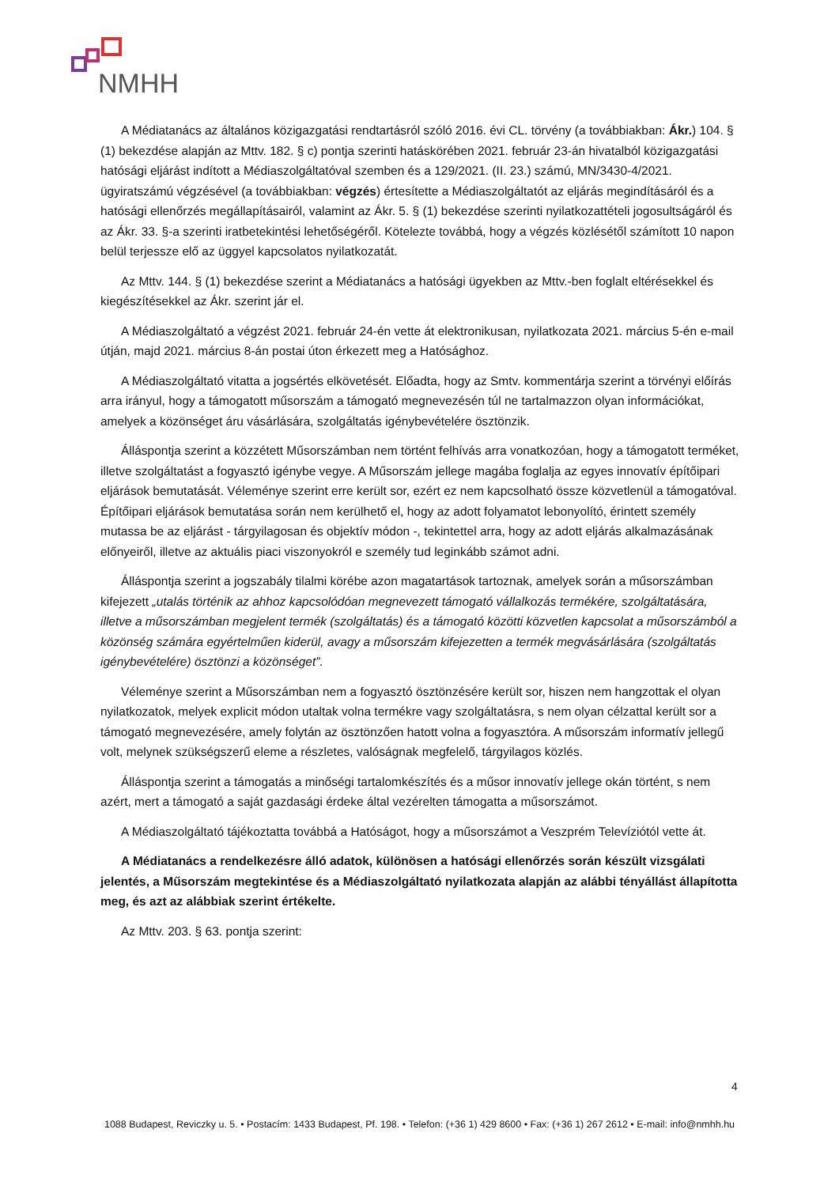NMHH
A Médiatanács az általános közigazgatási rendtartásról szóló 2016. évi CL. törvény (a továbbiakban: Ákr.) 104. § (1) bekezdése alapján az Mttv. 182. § c) pontja szerinti hatáskörében 2021. február 23-án hivatalból közigazgatási hatósági eljárást indított a Médiaszolgáltatóval szemben és a 129/2021. (II. 23.) számú, MN/3430-4/2021. ügyiratszámú végzésével (a továbbiakban: végzés) értesítette a Médiaszolgáltatót az eljárás megindításáról és a hatósági ellenőrzés megállapításairól, valamint az Ákr. 5. § (1) bekezdése szerinti nyilatkozattételi jogosultságáról és az Ákr. 33. §-a szerinti iratbetekintési lehetőségéről. Kötelezte továbbá, hogy a végzés közlésétől számított 10 napon belül terjessze elő az üggyel kapcsolatos nyilatkozatát.
Az Mttv. 144. § (1) bekezdése szerint a Médiatanács a hatósági ügyekben az Mttv.-ben foglalt eltérésekkel és kiegészítésekkel az Ákr. szerint jár el.
A Médiaszolgáltató a végzést 2021. február 24-én vette át elektronikusan, nyilatkozata 2021. március 5-én e-mail útján, majd 2021. március 8-án postai úton érkezett meg a Hatósághoz.
A Médiaszolgáltató vitatta a jogsértés elkövetését. Előadta, hogy az Smtv. kommentárja szerint a törvényi előírás arra irányul, hogy a támogatott műsorszám a támogató megnevezésén túl ne tartalmazzon olyan információkat, amelyek a közönséget áru vásárlására, szolgáltatás igénybevételére ösztönzik.
Álláspontja szerint a közzétett Műsorszámban nem történt felhívás arra vonatkozóan, hogy a támogatott terméket, illetve szolgáltatást a fogyasztó igénybe vegye. A Műsorszám jellege magába foglalja az egyes innovatív építőipari eljárások bemutatását. Véleménye szerint erre került sor, ezért ez nem kapcsolható össze közvetlenül a támogatóval. Építőipari eljárások bemutatása során nem kerülhető el, hogy az adott folyamatot lebonyolító, érintett személy mutassa be az eljárást - tárgyilagosan és objektív módon -, tekintettel arra, hogy az adott eljárás alkalmazásának előnyeiről, illetve az aktuális piaci viszonyokról e személy tud leginkább számot adni.
Álláspontja szerint a jogszabály tilalmi körébe azon magatartások tartoznak, amelyek során a műsorszámban kifejezett „utalás történik az ahhoz kapcsolódóan megnevezett támogató vállalkozás termékére, szolgáltatására, illetve a műsorszámban megjelent termék (szolgáltatás) és a támogató közötti közvetlen kapcsolat a műsorszámból a közönség számára egyértelműen kiderül, avagy a műsorszám kifejezetten a termék megvásárlására (szolgáltatás igénybevételére) ösztönzi a közönséget”.
Véleménye szerint a Műsorszámban nem a fogyasztó ösztönzésére került sor, hiszen nem hangzottak el olyan nyilatkozatok, melyek explicit módon utaltak volna termékre vagy szolgáltatásra, s nem olyan célzattal került sor a támogató megnevezésére, amely folytán az ösztönzően hatott volna a fogyasztóra. A műsorszám informatív jellegű volt, melynek szükségszerű eleme a részletes, valóságnak megfelelő, tárgyilagos közlés.
Álláspontja szerint a támogatás a minőségi tartalomkészítés és a műsor innovatív jellege okán történt, s nem azért, mert a támogató a saját gazdasági érdeke által vezérelten támogatta a műsorszámot.
A Médiaszolgáltató tájékoztatta továbbá a Hatóságot, hogy a műsorszámot a Veszprém Televíziótól vette át.
A Médiatanács a rendelkezésre álló adatok, különösen a hatósági ellenőrzés során készült vizsgálati jelentés, a Műsorszám megtekintése és a Médiaszolgáltató nyilatkozata alapján az alábbi tényállást állapította meg, és azt az alábbiak szerint értékelte.
Az Mttv. 203. § 63. pontja szerint:
4
1088 Budapest, Reviczky u. 5. • Postacím: 1433 Budapest, Pf. 198. • Telefon: (+36 1) 429 8600 • Fax: (+36 1) 267 2612 • E-mail: info@nmhh.hu